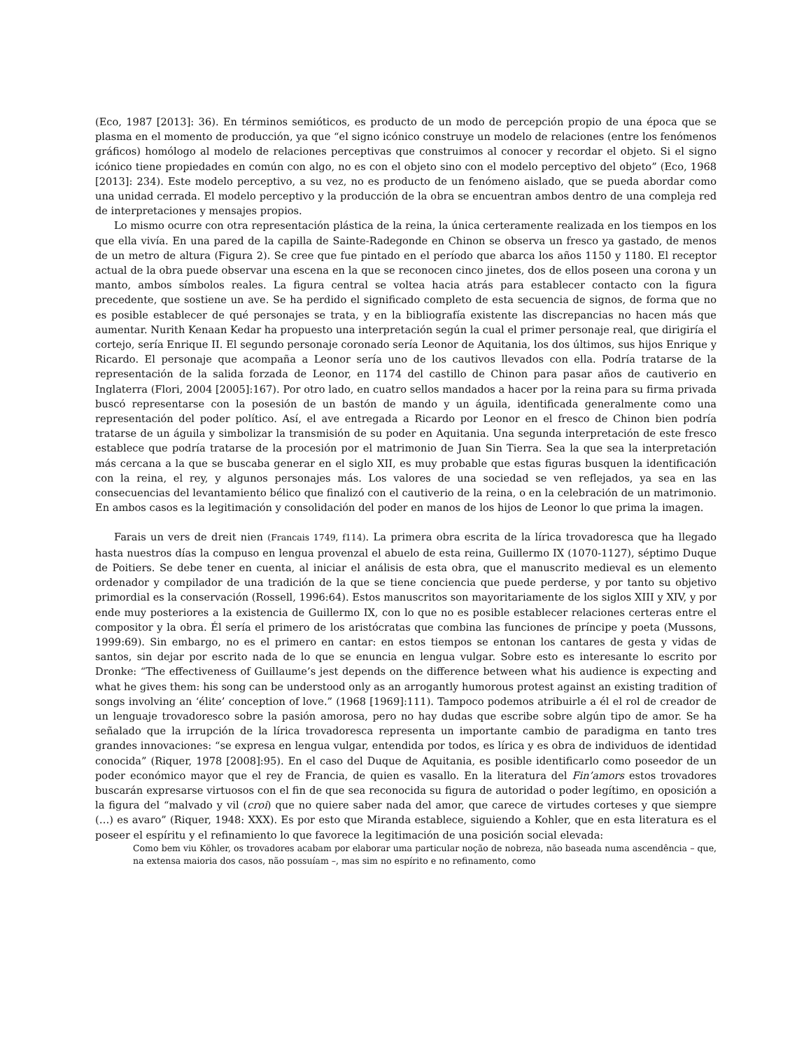(Eco, 1987 [2013]: 36). En términos semióticos, es producto de un modo de percepción propio de una época que se plasma en el momento de producción, ya que “el signo icónico construye un modelo de relaciones (entre los fenómenos gráficos) homólogo al modelo de relaciones perceptivas que construimos al conocer y recordar el objeto. Si el signo icónico tiene propiedades en común con algo, no es con el objeto sino con el modelo perceptivo del objeto” (Eco, 1968 [2013]: 234). Este modelo perceptivo, a su vez, no es producto de un fenómeno aislado, que se pueda abordar como una unidad cerrada. El modelo perceptivo y la producción de la obra se encuentran ambos dentro de una compleja red de interpretaciones y mensajes propios.
Lo mismo ocurre con otra representación plástica de la reina, la única certeramente realizada en los tiempos en los que ella vivía. En una pared de la capilla de Sainte-Radegonde en Chinon se observa un fresco ya gastado, de menos de un metro de altura (Figura 2). Se cree que fue pintado en el período que abarca los años 1150 y 1180. El receptor actual de la obra puede observar una escena en la que se reconocen cinco jinetes, dos de ellos poseen una corona y un manto, ambos símbolos reales. La figura central se voltea hacia atrás para establecer contacto con la figura precedente, que sostiene un ave. Se ha perdido el significado completo de esta secuencia de signos, de forma que no es posible establecer de qué personajes se trata, y en la bibliografía existente las discrepancias no hacen más que aumentar. Nurith Kenaan Kedar ha propuesto una interpretación según la cual el primer personaje real, que dirigiría el cortejo, sería Enrique II. El segundo personaje coronado sería Leonor de Aquitania, los dos últimos, sus hijos Enrique y Ricardo. El personaje que acompaña a Leonor sería uno de los cautivos llevados con ella. Podría tratarse de la representación de la salida forzada de Leonor, en 1174 del castillo de Chinon para pasar años de cautiverio en Inglaterra (Flori, 2004 [2005]:167). Por otro lado, en cuatro sellos mandados a hacer por la reina para su firma privada buscó representarse con la posesión de un bastón de mando y un águila, identificada generalmente como una representación del poder político. Así, el ave entregada a Ricardo por Leonor en el fresco de Chinon bien podría tratarse de un águila y simbolizar la transmisión de su poder en Aquitania. Una segunda interpretación de este fresco establece que podría tratarse de la procesión por el matrimonio de Juan Sin Tierra. Sea la que sea la interpretación más cercana a la que se buscaba generar en el siglo XII, es muy probable que estas figuras busquen la identificación con la reina, el rey, y algunos personajes más. Los valores de una sociedad se ven reflejados, ya sea en las consecuencias del levantamiento bélico que finalizó con el cautiverio de la reina, o en la celebración de un matrimonio. En ambos casos es la legitimación y consolidación del poder en manos de los hijos de Leonor lo que prima la imagen.
Farais un vers de dreit nien (Francais 1749, f114). La primera obra escrita de la lírica trovadoresca que ha llegado hasta nuestros días la compuso en lengua provenzal el abuelo de esta reina, Guillermo IX (1070-1127), séptimo Duque de Poitiers. Se debe tener en cuenta, al iniciar el análisis de esta obra, que el manuscrito medieval es un elemento ordenador y compilador de una tradición de la que se tiene conciencia que puede perderse, y por tanto su objetivo primordial es la conservación (Rossell, 1996:64). Estos manuscritos son mayoritariamente de los siglos XIII y XIV, y por ende muy posteriores a la existencia de Guillermo IX, con lo que no es posible establecer relaciones certeras entre el compositor y la obra. Él sería el primero de los aristócratas que combina las funciones de príncipe y poeta (Mussons, 1999:69). Sin embargo, no es el primero en cantar: en estos tiempos se entonan los cantares de gesta y vidas de santos, sin dejar por escrito nada de lo que se enuncia en lengua vulgar. Sobre esto es interesante lo escrito por Dronke: “The effectiveness of Guillaume’s jest depends on the difference between what his audience is expecting and what he gives them: his song can be understood only as an arrogantly humorous protest against an existing tradition of songs involving an ‘élite’ conception of love.” (1968 [1969]:111). Tampoco podemos atribuirle a él el rol de creador de un lenguaje trovadoresco sobre la pasión amorosa, pero no hay dudas que escribe sobre algún tipo de amor. Se ha señalado que la irrupción de la lírica trovadoresca representa un importante cambio de paradigma en tanto tres grandes innovaciones: “se expresa en lengua vulgar, entendida por todos, es lírica y es obra de individuos de identidad conocida” (Riquer, 1978 [2008]:95). En el caso del Duque de Aquitania, es posible identificarlo como poseedor de un poder económico mayor que el rey de Francia, de quien es vasallo. En la literatura del Fin’amors estos trovadores buscarán expresarse virtuosos con el fin de que sea reconocida su figura de autoridad o poder legítimo, en oposición a la figura del “malvado y vil (croi) que no quiere saber nada del amor, que carece de virtudes corteses y que siempre (…) es avaro” (Riquer, 1948: XXX). Es por esto que Miranda establece, siguiendo a Kohler, que en esta literatura es el poseer el espíritu y el refinamiento lo que favorece la legitimación de una posición social elevada:
Como bem viu Köhler, os trovadores acabam por elaborar uma particular noção de nobreza, não baseada numa ascendência – que, na extensa maioria dos casos, não possuíam –, mas sim no espírito e no refinamento, como